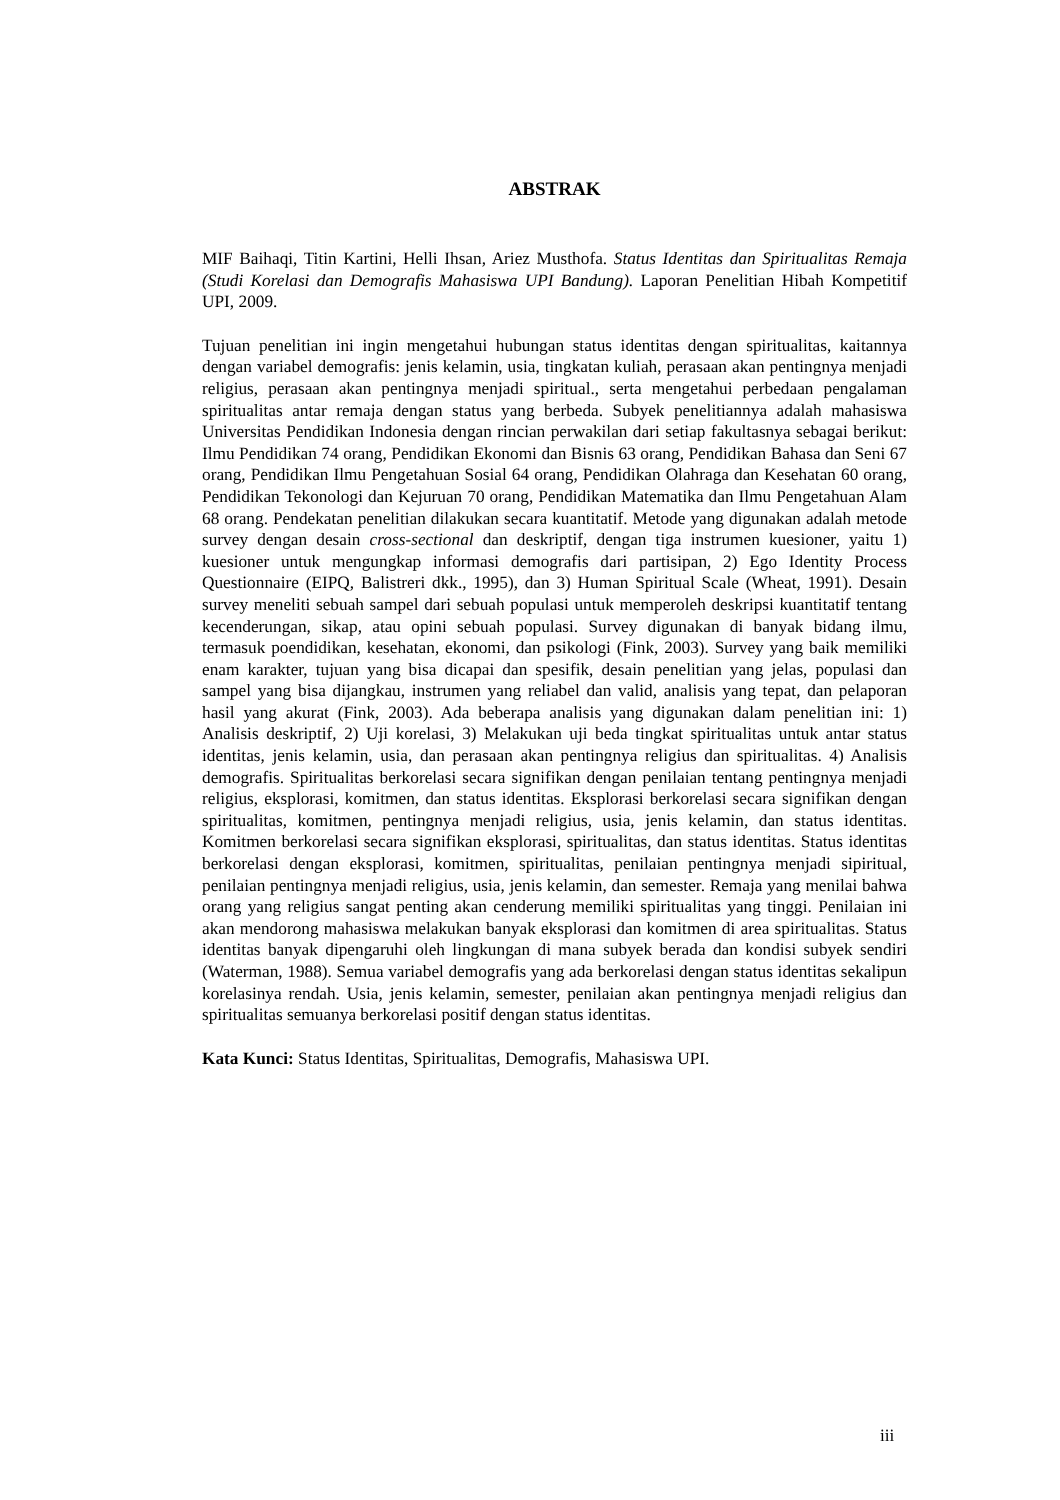ABSTRAK
MIF Baihaqi, Titin Kartini, Helli Ihsan, Ariez Musthofa. Status Identitas dan Spiritualitas Remaja (Studi Korelasi dan Demografis Mahasiswa UPI Bandung). Laporan Penelitian Hibah Kompetitif UPI, 2009.
Tujuan penelitian ini ingin mengetahui hubungan status identitas dengan spiritualitas, kaitannya dengan variabel demografis: jenis kelamin, usia, tingkatan kuliah, perasaan akan pentingnya menjadi religius, perasaan akan pentingnya menjadi spiritual., serta mengetahui perbedaan pengalaman spiritualitas antar remaja dengan status yang berbeda. Subyek penelitiannya adalah mahasiswa Universitas Pendidikan Indonesia dengan rincian perwakilan dari setiap fakultasnya sebagai berikut: Ilmu Pendidikan 74 orang, Pendidikan Ekonomi dan Bisnis 63 orang, Pendidikan Bahasa dan Seni 67 orang, Pendidikan Ilmu Pengetahuan Sosial 64 orang, Pendidikan Olahraga dan Kesehatan 60 orang, Pendidikan Tekonologi dan Kejuruan 70 orang, Pendidikan Matematika dan Ilmu Pengetahuan Alam 68 orang. Pendekatan penelitian dilakukan secara kuantitatif. Metode yang digunakan adalah metode survey dengan desain cross-sectional dan deskriptif, dengan tiga instrumen kuesioner, yaitu 1) kuesioner untuk mengungkap informasi demografis dari partisipan, 2) Ego Identity Process Questionnaire (EIPQ, Balistreri dkk., 1995), dan 3) Human Spiritual Scale (Wheat, 1991). Desain survey meneliti sebuah sampel dari sebuah populasi untuk memperoleh deskripsi kuantitatif tentang kecenderungan, sikap, atau opini sebuah populasi. Survey digunakan di banyak bidang ilmu, termasuk poendidikan, kesehatan, ekonomi, dan psikologi (Fink, 2003). Survey yang baik memiliki enam karakter, tujuan yang bisa dicapai dan spesifik, desain penelitian yang jelas, populasi dan sampel yang bisa dijangkau, instrumen yang reliabel dan valid, analisis yang tepat, dan pelaporan hasil yang akurat (Fink, 2003). Ada beberapa analisis yang digunakan dalam penelitian ini: 1) Analisis deskriptif, 2) Uji korelasi, 3) Melakukan uji beda tingkat spiritualitas untuk antar status identitas, jenis kelamin, usia, dan perasaan akan pentingnya religius dan spiritualitas. 4) Analisis demografis. Spiritualitas berkorelasi secara signifikan dengan penilaian tentang pentingnya menjadi religius, eksplorasi, komitmen, dan status identitas. Eksplorasi berkorelasi secara signifikan dengan spiritualitas, komitmen, pentingnya menjadi religius, usia, jenis kelamin, dan status identitas. Komitmen berkorelasi secara signifikan eksplorasi, spiritualitas, dan status identitas. Status identitas berkorelasi dengan eksplorasi, komitmen, spiritualitas, penilaian pentingnya menjadi sipiritual, penilaian pentingnya menjadi religius, usia, jenis kelamin, dan semester. Remaja yang menilai bahwa orang yang religius sangat penting akan cenderung memiliki spiritualitas yang tinggi. Penilaian ini akan mendorong mahasiswa melakukan banyak eksplorasi dan komitmen di area spiritualitas. Status identitas banyak dipengaruhi oleh lingkungan di mana subyek berada dan kondisi subyek sendiri (Waterman, 1988). Semua variabel demografis yang ada berkorelasi dengan status identitas sekalipun korelasinya rendah. Usia, jenis kelamin, semester, penilaian akan pentingnya menjadi religius dan spiritualitas semuanya berkorelasi positif dengan status identitas.
Kata Kunci: Status Identitas, Spiritualitas, Demografis, Mahasiswa UPI.
iii